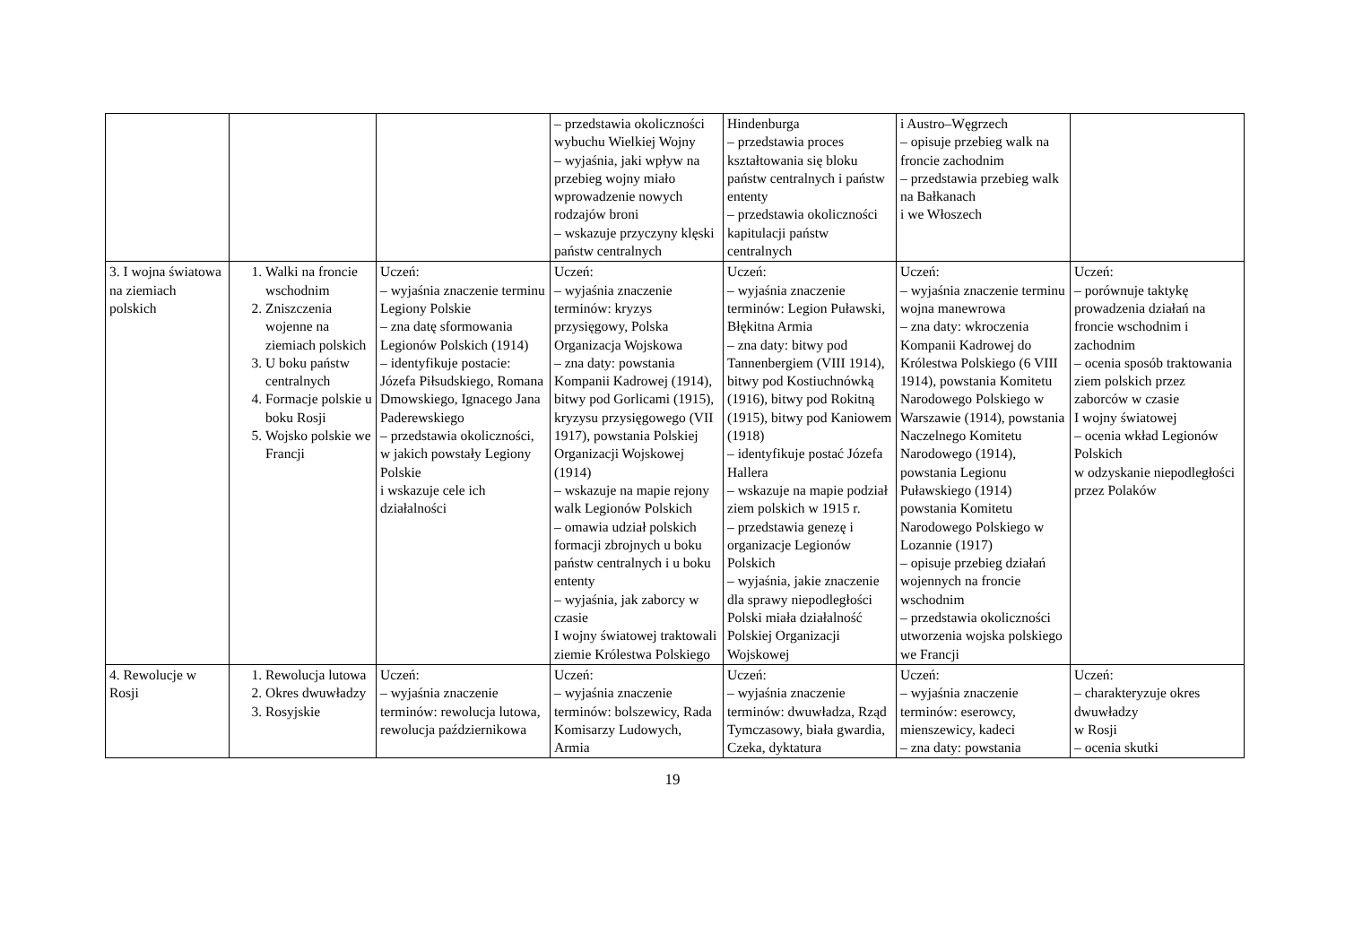| | | | – przedstawia okoliczności wybuchu Wielkiej Wojny – wyjaśnia, jaki wpływ na przebieg wojny miało wprowadzenie nowych rodzajów broni – wskazuje przyczyny klęski państw centralnych | Hindenburga – przedstawia proces kształtowania się bloku państw centralnych i państw ententy – przedstawia okoliczności kapitulacji państw centralnych | i Austro–Węgrzech – opisuje przebieg walk na froncie zachodnim – przedstawia przebieg walk na Bałkanach i we Włoszech | |
| 3. I wojna światowa na ziemiach polskich | 1. Walki na froncie wschodnim 2. Zniszczenia wojenne na ziemiach polskich 3. U boku państw centralnych 4. Formacje polskie u boku Rosji 5. Wojsko polskie we Francji | Uczeń: – wyjaśnia znaczenie terminu Legiony Polskie – zna datę sformowania Legionów Polskich (1914) – identyfikuje postacie: Józefa Piłsudskiego, Romana Dmowskiego, Ignacego Jana Paderewskiego – przedstawia okoliczności, w jakich powstały Legiony Polskie i wskazuje cele ich działalności | Uczeń: – wyjaśnia znaczenie terminów: kryzys przysięgowy, Polska Organizacja Wojskowa – zna daty: powstania Kompanii Kadrowej (1914), bitwy pod Gorlicami (1915), kryzysu przysięgowego (VII 1917), powstania Polskiej Organizacji Wojskowej (1914) – wskazuje na mapie rejony walk Legionów Polskich – omawia udział polskich formacji zbrojnych u boku państw centralnych i u boku ententy – wyjaśnia, jak zaborcy w czasie I wojny światowej traktowali ziemie Królestwa Polskiego | Uczeń: – wyjaśnia znaczenie terminów: Legion Puławski, Błękitna Armia – zna daty: bitwy pod Tannenbergiem (VIII 1914), bitwy pod Kostiuchnówką (1916), bitwy pod Rokitną (1915), bitwy pod Kaniowem (1918) – identyfikuje postać Józefa Hallera – wskazuje na mapie podział ziem polskich w 1915 r. – przedstawia genezę i organizacje Legionów Polskich – wyjaśnia, jakie znaczenie dla sprawy niepodległości Polski miała działalność Polskiej Organizacji Wojskowej | Uczeń: – wyjaśnia znaczenie terminu wojna manewrowa – zna daty: wkroczenia Kompanii Kadrowej do Królestwa Polskiego (6 VIII 1914), powstania Komitetu Narodowego Polskiego w Warszawie (1914), powstania Naczelnego Komitetu Narodowego (1914), powstania Legionu Puławskiego (1914) powstania Komitetu Narodowego Polskiego w Lozannie (1917) – opisuje przebieg działań wojennych na froncie wschodnim – przedstawia okoliczności utworzenia wojska polskiego we Francji | Uczeń: – porównuje taktykę prowadzenia działań na froncie wschodnim i zachodnim – ocenia sposób traktowania ziem polskich przez zaborców w czasie I wojny światowej – ocenia wkład Legionów Polskich w odzyskanie niepodległości przez Polaków |
| 4. Rewolucje w Rosji | 1. Rewolucja lutowa 2. Okres dwuwładzy 3. Rosyjskie | Uczeń: – wyjaśnia znaczenie terminów: rewolucja lutowa, rewolucja październikowa | Uczeń: – wyjaśnia znaczenie terminów: bolszewicy, Rada Komisarzy Ludowych, Armia | Uczeń: – wyjaśnia znaczenie terminów: dwuwładza, Rząd Tymczasowy, biała gwardia, Czeka, dyktatura | Uczeń: – wyjaśnia znaczenie terminów: eserowcy, mienszewicy, kadeci – zna daty: powstania | Uczeń: – charakteryzuje okres dwuwładzy w Rosji – ocenia skutki |
19